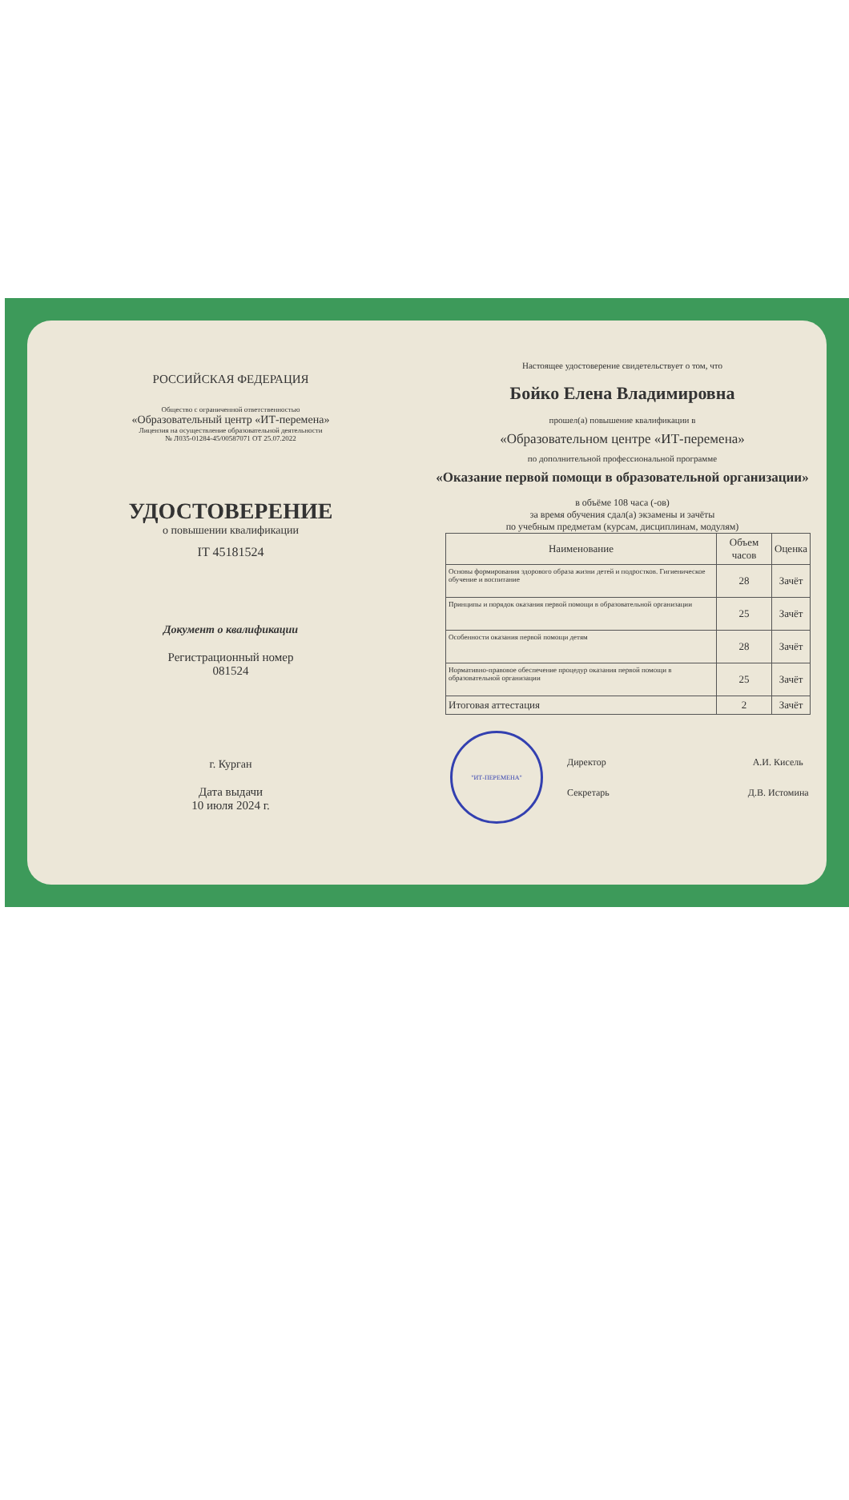РОССИЙСКАЯ ФЕДЕРАЦИЯ
Общество с ограниченной ответственностью
«Образовательный центр «ИТ-перемена»
Лицензия на осуществление образовательной деятельности
№ Л035-01284-45/00587071 ОТ 25.07.2022
УДОСТОВЕРЕНИЕ
о повышении квалификации
IT 45181524
Документ о квалификации
Регистрационный номер
081524
г. Курган
Дата выдачи
10 июля 2024 г.
Настоящее удостоверение свидетельствует о том, что
Бойко Елена Владимировна
прошел(а) повышение квалификации в
«Образовательном центре «ИТ-перемена»
по дополнительной профессиональной программе
«Оказание первой помощи в образовательной организации»
в объёме 108 часа (-ов)
за время обучения сдал(а) экзамены и зачёты
по учебным предметам (курсам, дисциплинам, модулям)
| Наименование | Объем часов | Оценка |
| --- | --- | --- |
| Основы формирования здорового образа жизни детей и подростков. Гигиеническое обучение и воспитание | 28 | Зачёт |
| Принципы и порядок оказания первой помощи в образовательной организации | 25 | Зачёт |
| Особенности оказания первой помощи детям | 28 | Зачёт |
| Нормативно-правовое обеспечение процедур оказания первой помощи в образовательной организации | 25 | Зачёт |
| Итоговая аттестация | 2 | Зачёт |
"ИТ-ПЕРЕМЕНА"
Директор А.И. Кисель
Секретарь Д.В. Истомина